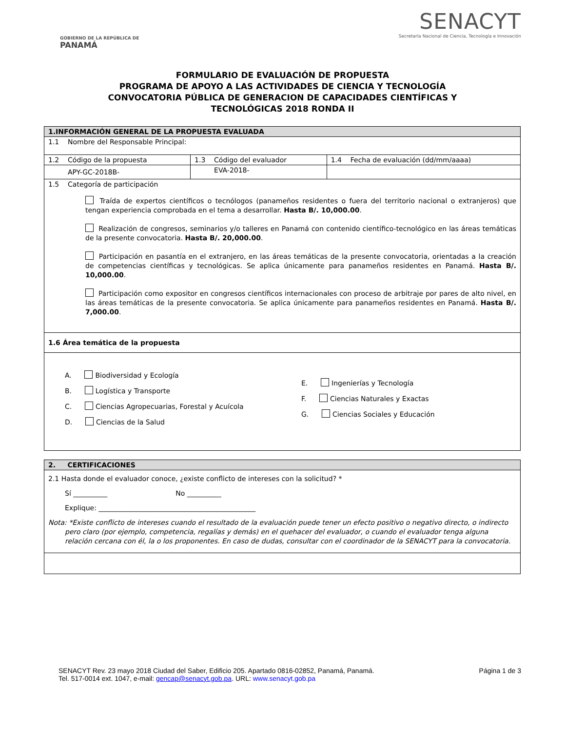GOBIERNO DE LA REPÚBLICA DE
PANAMÁ
SENACYT
Secretaría Nacional de Ciencia, Tecnología e Innovación
FORMULARIO DE EVALUACIÓN DE PROPUESTA
PROGRAMA DE APOYO A LAS ACTIVIDADES DE CIENCIA Y TECNOLOGÍA
CONVOCATORIA PÚBLICA DE GENERACION DE CAPACIDADES CIENTÍFICAS Y
TECNOLÓGICAS 2018 RONDA II
| 1.INFORMACIÓN GENERAL DE LA PROPUESTA EVALUADA | | |
| 1.1 Nombre del Responsable Principal: | | |
| 1.2 Código de la propuesta | 1.3 Código del evaluador | 1.4 Fecha de evaluación (dd/mm/aaaa) |
| APY-GC-2018B- | EVA-2018- | |
| 1.5 Categoría de participación Traída de expertos científicos o tecnólogos (panameños residentes o fuera del territorio nacional o extranjeros) que tengan experiencia comprobada en el tema a desarrollar. Hasta B/. 10,000.00 . Realización de congresos, seminarios y/o talleres en Panamá con contenido científico-tecnológico en las áreas temáticas de la presente convocatoria. Hasta B/. 20,000.00 . Participación en pasantía en el extranjero, en las áreas temáticas de la presente convocatoria, orientadas a la creación de competencias científicas y tecnológicas. Se aplica únicamente para panameños residentes en Panamá. Hasta B/. 10,000.00 . Participación como expositor en congresos científicos internacionales con proceso de arbitraje por pares de alto nivel, en las áreas temáticas de la presente convocatoria. Se aplica únicamente para panameños residentes en Panamá. Hasta B/. 7,000.00 . | | |
| 1.6 Área temática de la propuesta | | |
| A. Biodiversidad y Ecología B. Logística y Transporte C. Ciencias Agropecuarias, Forestal y Acuícola D. Ciencias de la Salud E. Ingenierías y Tecnología F. Ciencias Naturales y Exactas G. Ciencias Sociales y Educación | | |
| 2. CERTIFICACIONES |
| 2.1 Hasta donde el evaluador conoce, ¿existe conflicto de intereses con la solicitud? * Sí __________ No __________ Explique: ______________________________________________ Nota: *Existe conflicto de intereses cuando el resultado de la evaluación puede tener un efecto positivo o negativo directo, o indirecto pero claro (por ejemplo, competencia, regalías y demás) en el quehacer del evaluador, o cuando el evaluador tenga alguna relación cercana con él, la o los proponentes. En caso de dudas, consultar con el coordinador de la SENACYT para la convocatoria. |
SENACYT Rev. 23 mayo 2018 Ciudad del Saber, Edificio 205. Apartado 0816-02852, Panamá, Panamá.
Tel. 517-0014 ext. 1047, e-mail: gencap@senacyt.gob.pa. URL: www.senacyt.gob.pa
Página 1 de 3